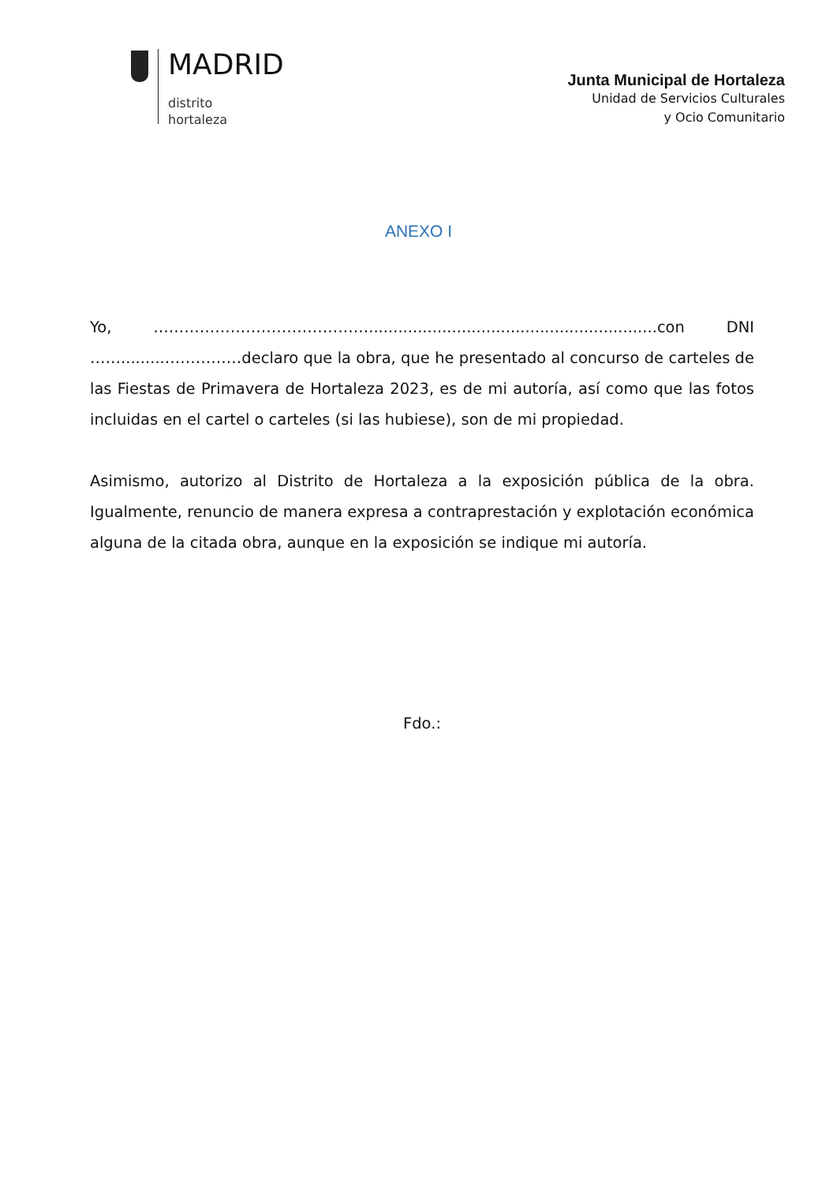MADRID
distrito
hortaleza
Junta Municipal de Hortaleza
Unidad de Servicios Culturales
y Ocio Comunitario
ANEXO I
Yo, ……………………………………...........................................................con DNI …….........……………declaro que la obra, que he presentado al concurso de carteles de las Fiestas de Primavera de Hortaleza 2023, es de mi autoría, así como que las fotos incluidas en el cartel o carteles (si las hubiese), son de mi propiedad.
Asimismo, autorizo al Distrito de Hortaleza a la exposición pública de la obra. Igualmente, renuncio de manera expresa a contraprestación y explotación económica alguna de la citada obra, aunque en la exposición se indique mi autoría.
Fdo.: